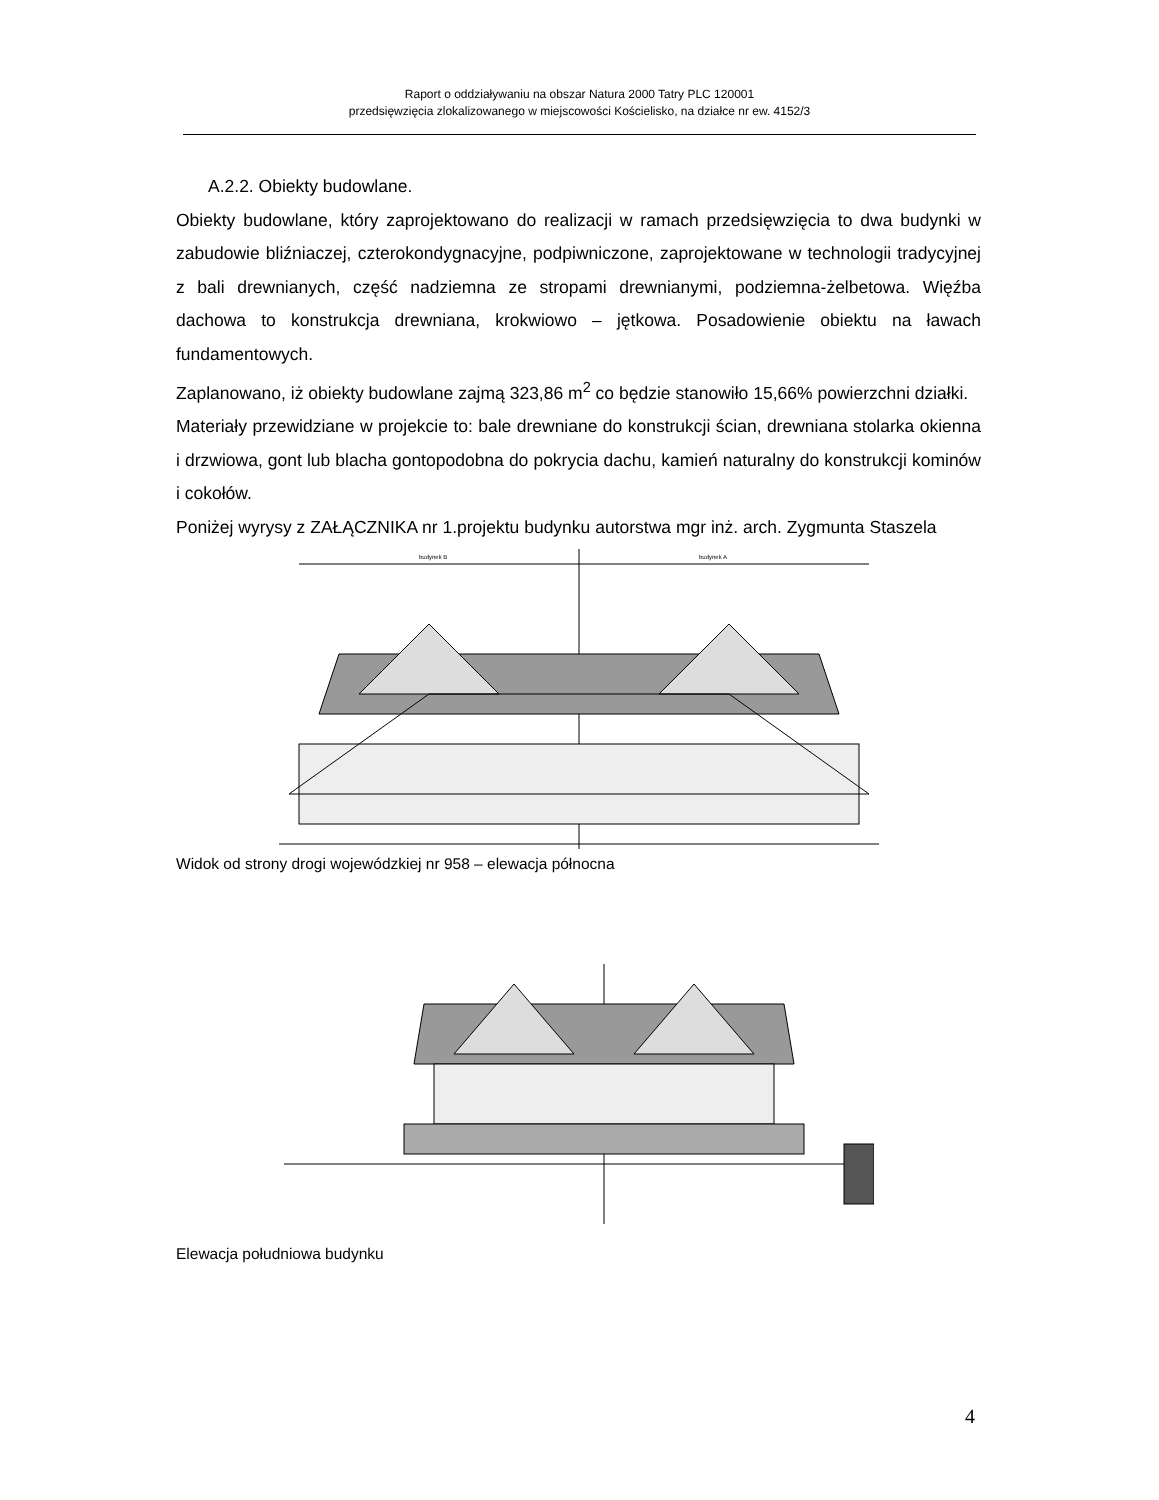Raport o oddziaływaniu na obszar Natura 2000 Tatry PLC 120001
przedsięwzięcia zlokalizowanego w miejscowości Kościelisko, na działce nr ew. 4152/3
A.2.2. Obiekty budowlane.
Obiekty budowlane, który zaprojektowano do realizacji w ramach przedsięwzięcia to dwa budynki w zabudowie bliźniaczej, czterokondygnacyjne, podpiwniczone, zaprojektowane w technologii tradycyjnej z bali drewnianych, część nadziemna ze stropami drewnianymi, podziemna-żelbetowa. Więźba dachowa to konstrukcja drewniana, krokwiowo – jętkowa. Posadowienie obiektu na ławach fundamentowych.
Zaplanowano, iż obiekty budowlane zajmą 323,86 m<sup>2</sup> co będzie stanowiło 15,66% powierzchni działki.
Materiały przewidziane w projekcie to: bale drewniane do konstrukcji ścian, drewniana stolarka okienna i drzwiowa, gont lub blacha gontopodobna do pokrycia dachu, kamień naturalny do konstrukcji kominów i cokołów.
Poniżej wyrysy z ZAŁĄCZNIKA nr 1.projektu budynku autorstwa mgr inż. arch. Zygmunta Staszela
budynek B
budynek A
Widok od strony drogi wojewódzkiej nr 958 – elewacja północna
Elewacja południowa budynku
4